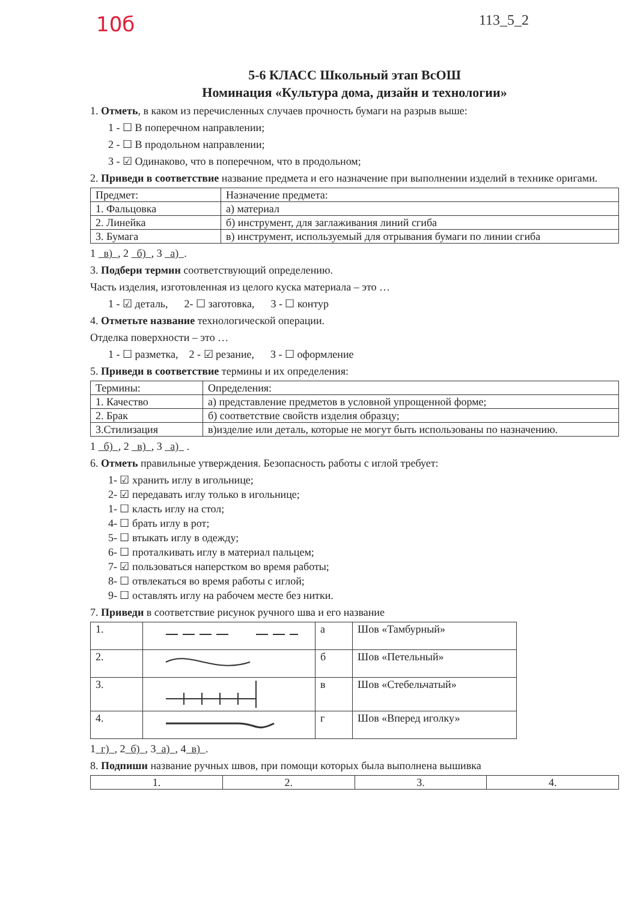10б 113_5_2
5-6 КЛАСС Школьный этап ВсОШ
Номинация «Культура дома, дизайн и технологии»
1. Отметь, в каком из перечисленных случаев прочность бумаги на разрыв выше:
1 - ☐ В поперечном направлении;
2 - ☐ В продольном направлении;
3 - ☑ Одинаково, что в поперечном, что в продольном;
2. Приведи в соответствие название предмета и его назначение при выполнении изделий в технике оригами.
| Предмет: | Назначение предмета: |
| 1. Фальцовка | а) материал |
| 2. Линейка | б) инструмент, для заглаживания линий сгиба |
| 3. Бумага | в) инструмент, используемый для отрывания бумаги по линии сгиба |
1 в) , 2 б) , 3 а) .
3. Подбери термин соответствующий определению.
Часть изделия, изготовленная из целого куска материала – это …
1 - ☑ деталь, 2- ☐ заготовка, 3 - ☐ контур
4. Отметьте название технологической операции.
Отделка поверхности – это …
1 - ☐ разметка, 2 - ☑ резание, 3 - ☐ оформление
5. Приведи в соответствие термины и их определения:
| Термины: | Определения: |
| 1. Качество | а) представление предметов в условной упрощенной форме; |
| 2. Брак | б) соответствие свойств изделия образцу; |
| 3.Стилизация | в)изделие или деталь, которые не могут быть использованы по назначению. |
1 б) , 2 в) , 3 а) .
6. Отметь правильные утверждения. Безопасность работы с иглой требует:
1- ☑ хранить иглу в игольнице;
2- ☑ передавать иглу только в игольнице;
1- ☐ класть иглу на стол;
4- ☐ брать иглу в рот;
5- ☐ втыкать иглу в одежду;
6- ☐ проталкивать иглу в материал пальцем;
7- ☑ пользоваться наперстком во время работы;
8- ☐ отвлекаться во время работы с иглой;
9- ☐ оставлять иглу на рабочем месте без нитки.
7. Приведи в соответствие рисунок ручного шва и его название
| 1. | | а | Шов «Тамбурный» |
| 2. | | б | Шов «Петельный» |
| 3. | | в | Шов «Стебельчатый» |
| 4. | | г | Шов «Вперед иголку» |
1 г) , 2 б) , 3 а) , 4 в) .
8. Подпиши название ручных швов, при помощи которых была выполнена вышивка
| 1. | 2. | 3. | 4. |